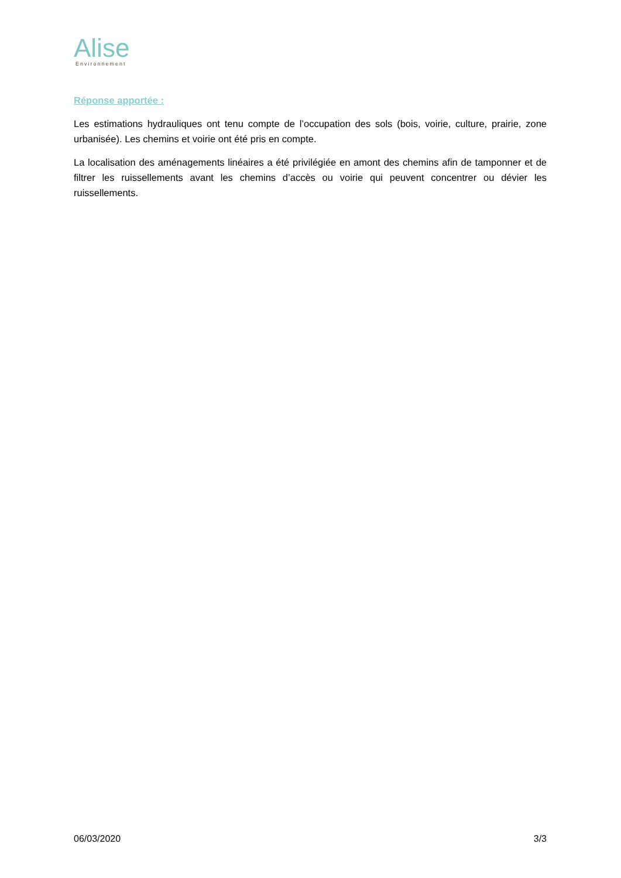Alise
Environnement
Réponse apportée :
Les estimations hydrauliques ont tenu compte de l’occupation des sols (bois, voirie, culture, prairie, zone urbanisée). Les chemins et voirie ont été pris en compte.
La localisation des aménagements linéaires a été privilégiée en amont des chemins afin de tamponner et de filtrer les ruissellements avant les chemins d’accès ou voirie qui peuvent concentrer ou dévier les ruissellements.
06/03/2020 3/3